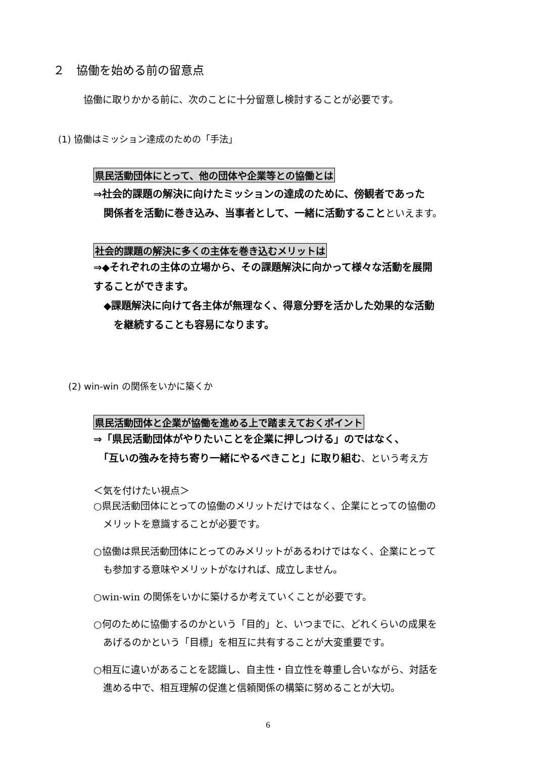２　協働を始める前の留意点
協働に取りかかる前に、次のことに十分留意し検討することが必要です。
(1) 協働はミッション達成のための「手法」
県民活動団体にとって、他の団体や企業等との協働とは
⇒社会的課題の解決に向けたミッションの達成のために、傍観者であった
　関係者を活動に巻き込み、当事者として、一緒に活動することといえます。
社会的課題の解決に多くの主体を巻き込むメリットは
⇒◆それぞれの主体の立場から、その課題解決に向かって様々な活動を展開
することができます。
　◆課題解決に向けて各主体が無理なく、得意分野を活かした効果的な活動
　　を継続することも容易になります。
(2) win-win の関係をいかに築くか
県民活動団体と企業が協働を進める上で踏まえておくポイント
⇒「県民活動団体がやりたいことを企業に押しつける」のではなく、
　「互いの強みを持ち寄り一緒にやるべきこと」に取り組む、という考え方
＜気を付けたい視点＞
○県民活動団体にとっての協働のメリットだけではなく、企業にとっての協働の
　メリットを意識することが必要です。
○協働は県民活動団体にとってのみメリットがあるわけではなく、企業にとって
　も参加する意味やメリットがなければ、成立しません。
○win-win の関係をいかに築けるか考えていくことが必要です。
○何のために協働するのかという「目的」と、いつまでに、どれくらいの成果を
　あげるのかという「目標」を相互に共有することが大変重要です。
○相互に違いがあることを認識し、自主性・自立性を尊重し合いながら、対話を
　進める中で、相互理解の促進と信頼関係の構築に努めることが大切。
6